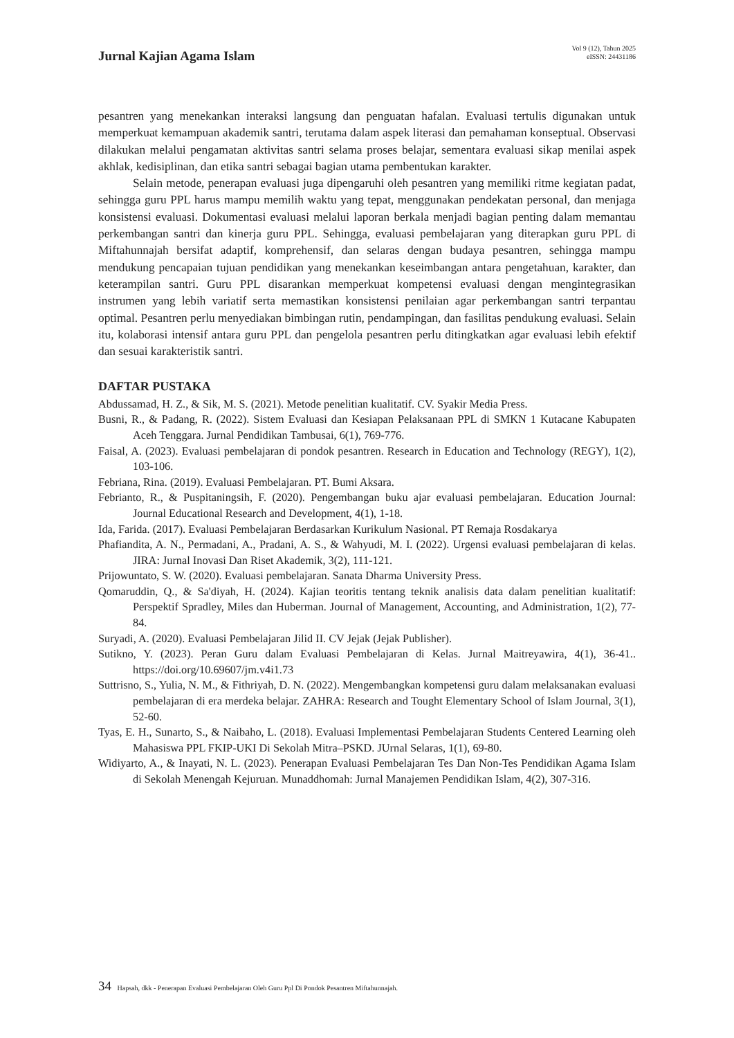Jurnal Kajian Agama Islam
Vol 9 (12), Tahun 2025
eISSN: 24431186
pesantren yang menekankan interaksi langsung dan penguatan hafalan. Evaluasi tertulis digunakan untuk memperkuat kemampuan akademik santri, terutama dalam aspek literasi dan pemahaman konseptual. Observasi dilakukan melalui pengamatan aktivitas santri selama proses belajar, sementara evaluasi sikap menilai aspek akhlak, kedisiplinan, dan etika santri sebagai bagian utama pembentukan karakter.
Selain metode, penerapan evaluasi juga dipengaruhi oleh pesantren yang memiliki ritme kegiatan padat, sehingga guru PPL harus mampu memilih waktu yang tepat, menggunakan pendekatan personal, dan menjaga konsistensi evaluasi. Dokumentasi evaluasi melalui laporan berkala menjadi bagian penting dalam memantau perkembangan santri dan kinerja guru PPL. Sehingga, evaluasi pembelajaran yang diterapkan guru PPL di Miftahunnajah bersifat adaptif, komprehensif, dan selaras dengan budaya pesantren, sehingga mampu mendukung pencapaian tujuan pendidikan yang menekankan keseimbangan antara pengetahuan, karakter, dan keterampilan santri. Guru PPL disarankan memperkuat kompetensi evaluasi dengan mengintegrasikan instrumen yang lebih variatif serta memastikan konsistensi penilaian agar perkembangan santri terpantau optimal. Pesantren perlu menyediakan bimbingan rutin, pendampingan, dan fasilitas pendukung evaluasi. Selain itu, kolaborasi intensif antara guru PPL dan pengelola pesantren perlu ditingkatkan agar evaluasi lebih efektif dan sesuai karakteristik santri.
DAFTAR PUSTAKA
Abdussamad, H. Z., & Sik, M. S. (2021). Metode penelitian kualitatif. CV. Syakir Media Press.
Busni, R., & Padang, R. (2022). Sistem Evaluasi dan Kesiapan Pelaksanaan PPL di SMKN 1 Kutacane Kabupaten Aceh Tenggara. Jurnal Pendidikan Tambusai, 6(1), 769-776.
Faisal, A. (2023). Evaluasi pembelajaran di pondok pesantren. Research in Education and Technology (REGY), 1(2), 103-106.
Febriana, Rina. (2019). Evaluasi Pembelajaran. PT. Bumi Aksara.
Febrianto, R., & Puspitaningsih, F. (2020). Pengembangan buku ajar evaluasi pembelajaran. Education Journal: Journal Educational Research and Development, 4(1), 1-18.
Ida, Farida. (2017). Evaluasi Pembelajaran Berdasarkan Kurikulum Nasional. PT Remaja Rosdakarya
Phafiandita, A. N., Permadani, A., Pradani, A. S., & Wahyudi, M. I. (2022). Urgensi evaluasi pembelajaran di kelas. JIRA: Jurnal Inovasi Dan Riset Akademik, 3(2), 111-121.
Prijowuntato, S. W. (2020). Evaluasi pembelajaran. Sanata Dharma University Press.
Qomaruddin, Q., & Sa'diyah, H. (2024). Kajian teoritis tentang teknik analisis data dalam penelitian kualitatif: Perspektif Spradley, Miles dan Huberman. Journal of Management, Accounting, and Administration, 1(2), 77-84.
Suryadi, A. (2020). Evaluasi Pembelajaran Jilid II. CV Jejak (Jejak Publisher).
Sutikno, Y. (2023). Peran Guru dalam Evaluasi Pembelajaran di Kelas. Jurnal Maitreyawira, 4(1), 36-41.. https://doi.org/10.69607/jm.v4i1.73
Suttrisno, S., Yulia, N. M., & Fithriyah, D. N. (2022). Mengembangkan kompetensi guru dalam melaksanakan evaluasi pembelajaran di era merdeka belajar. ZAHRA: Research and Tought Elementary School of Islam Journal, 3(1), 52-60.
Tyas, E. H., Sunarto, S., & Naibaho, L. (2018). Evaluasi Implementasi Pembelajaran Students Centered Learning oleh Mahasiswa PPL FKIP-UKI Di Sekolah Mitra–PSKD. JUrnal Selaras, 1(1), 69-80.
Widiyarto, A., & Inayati, N. L. (2023). Penerapan Evaluasi Pembelajaran Tes Dan Non-Tes Pendidikan Agama Islam di Sekolah Menengah Kejuruan. Munaddhomah: Jurnal Manajemen Pendidikan Islam, 4(2), 307-316.
34 Hapsah, dkk - Penerapan Evaluasi Pembelajaran Oleh Guru Ppl Di Pondok Pesantren Miftahunnajah.